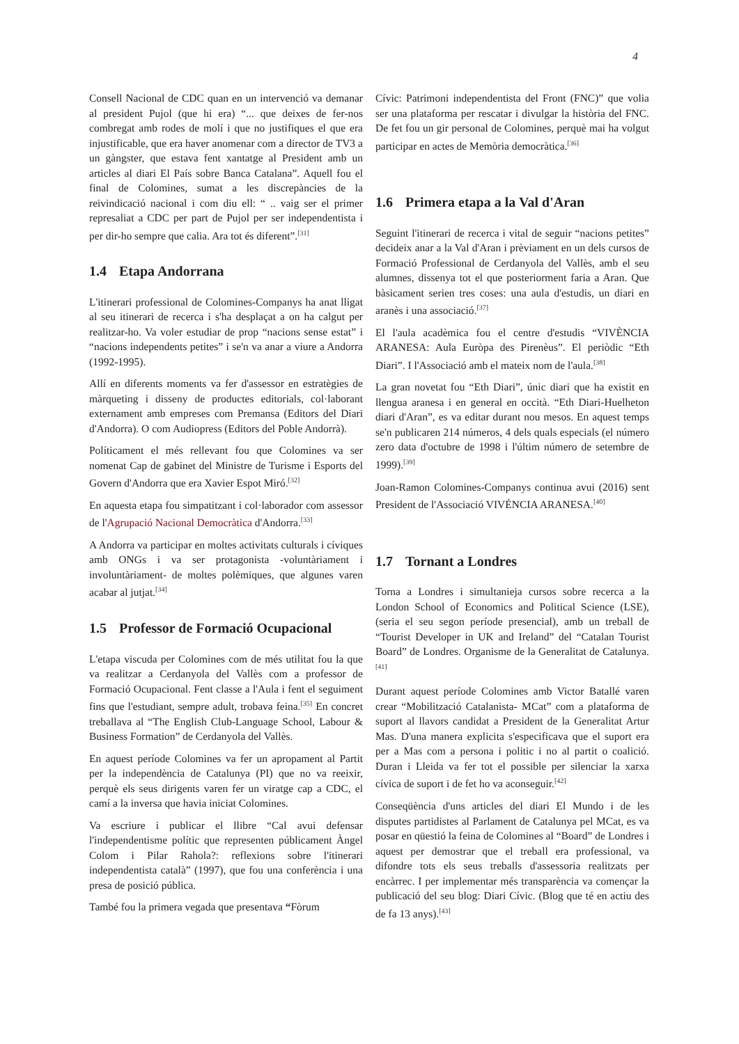4
Consell Nacional de CDC quan en un intervenció va demanar al president Pujol (que hi era) “... que deixes de fer-nos combregat amb rodes de molí i que no justifiques el que era injustificable, que era haver anomenar com a director de TV3 a un gàngster, que estava fent xantatge al President amb un articles al diari El País sobre Banca Catalana”. Aquell fou el final de Colomines, sumat a les discrepàncies de la reivindicació nacional i com diu ell: “ .. vaig ser el primer represaliat a CDC per part de Pujol per ser independentista i per dir-ho sempre que calia. Ara tot és diferent”.<sup>[31]</sup>
1.4 Etapa Andorrana
L'itinerari professional de Colomines-Companys ha anat lligat al seu itinerari de recerca i s'ha desplaçat a on ha calgut per realitzar-ho. Va voler estudiar de prop “nacions sense estat” i “nacions independents petites” i se'n va anar a viure a Andorra (1992-1995).
Allí en diferents moments va fer d'assessor en estratègies de màrqueting i disseny de productes editorials, col·laborant externament amb empreses com Premansa (Editors del Diari d'Andorra). O com Audiopress (Editors del Poble Andorrà).
Políticament el més rellevant fou que Colomines va ser nomenat Cap de gabinet del Ministre de Turisme i Esports del Govern d'Andorra que era Xavier Espot Miró.<sup>[32]</sup>
En aquesta etapa fou simpatitzant i col·laborador com assessor de l'Agrupació Nacional Democràtica d'Andorra.<sup>[33]</sup>
A Andorra va participar en moltes activitats culturals i cíviques amb ONGs i va ser protagonista -voluntàriament i involuntàriament- de moltes polèmiques, que algunes varen acabar al jutjat.<sup>[34]</sup>
1.5 Professor de Formació Ocupacional
L'etapa viscuda per Colomines com de més utilitat fou la que va realitzar a Cerdanyola del Vallès com a professor de Formació Ocupacional. Fent classe a l'Aula i fent el seguiment fins que l'estudiant, sempre adult, trobava feina.<sup>[35]</sup> En concret treballava al “The English Club-Language School, Labour & Business Formation” de Cerdanyola del Vallès.
En aquest període Colomines va fer un apropament al Partit per la independència de Catalunya (PI) que no va reeixir, perquè els seus dirigents varen fer un viratge cap a CDC, el camí a la inversa que havia iniciat Colomines.
Va escriure i publicar el llibre “Cal avui defensar l'independentisme polític que representen públicament Àngel Colom i Pilar Rahola?: reflexions sobre l'itinerari independentista català” (1997), que fou una conferència i una presa de posició pública.
També fou la primera vegada que presentava “Fòrum
Cívic: Patrimoni independentista del Front (FNC)” que volia ser una plataforma per rescatar i divulgar la història del FNC. De fet fou un gir personal de Colomines, perquè mai ha volgut participar en actes de Memòria democràtica.<sup>[36]</sup>
1.6 Primera etapa a la Val d'Aran
Seguint l'itinerari de recerca i vital de seguir “nacions petites” decideix anar a la Val d'Aran i prèviament en un dels cursos de Formació Professional de Cerdanyola del Vallès, amb el seu alumnes, dissenya tot el que posteriorment faria a Aran. Que bàsicament serien tres coses: una aula d'estudis, un diari en aranès i una associació.<sup>[37]</sup>
El l'aula acadèmica fou el centre d'estudis “VIVÈNCIA ARANESA: Aula Euròpa des Pirenèus”. El periòdic “Eth Diari”. I l'Associació amb el mateix nom de l'aula.<sup>[38]</sup>
La gran novetat fou “Eth Diari”, únic diari que ha existit en llengua aranesa i en general en occità. “Eth Diari-Huelheton diari d'Aran”, es va editar durant nou mesos. En aquest temps se'n publicaren 214 números, 4 dels quals especials (el número zero data d'octubre de 1998 i l'últim número de setembre de 1999).<sup>[39]</sup>
Joan-Ramon Colomines-Companys continua avui (2016) sent President de l'Associació VIVÉNCIA ARANESA.<sup>[40]</sup>
1.7 Tornant a Londres
Torna a Londres i simultanieja cursos sobre recerca a la London School of Economics and Political Science (LSE), (seria el seu segon període presencial), amb un treball de “Tourist Developer in UK and Ireland” del “Catalan Tourist Board” de Londres. Organisme de la Generalitat de Catalunya.<sup>[41]</sup>
Durant aquest període Colomines amb Victor Batallé varen crear “Mobilització Catalanista- MCat” com a plataforma de suport al llavors candidat a President de la Generalitat Artur Mas. D'una manera explicita s'especificava que el suport era per a Mas com a persona i politic i no al partit o coalició. Duran i Lleida va fer tot el possible per silenciar la xarxa cívica de suport i de fet ho va aconseguir.<sup>[42]</sup>
Conseqüència d'uns articles del diari El Mundo i de les disputes partidistes al Parlament de Catalunya pel MCat, es va posar en qüestió la feina de Colomines al “Board” de Londres i aquest per demostrar que el treball era professional, va difondre tots els seus treballs d'assessoria realitzats per encàrrec. I per implementar més transparència va començar la publicació del seu blog: Diari Cívic. (Blog que té en actiu des de fa 13 anys).<sup>[43]</sup>